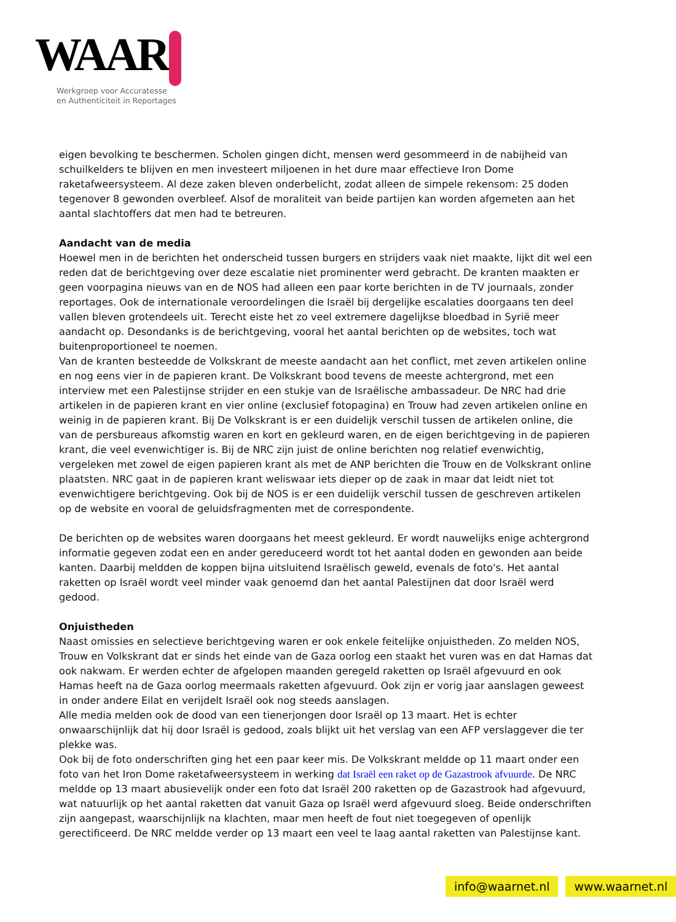WAAR
Werkgroep voor Accuratesse
en Authenticiteit in Reportages
eigen bevolking te beschermen. Scholen gingen dicht, mensen werd gesommeerd in de nabijheid van schuilkelders te blijven en men investeert miljoenen in het dure maar effectieve Iron Dome raketafweersysteem. Al deze zaken bleven onderbelicht, zodat alleen de simpele rekensom: 25 doden tegenover 8 gewonden overbleef. Alsof de moraliteit van beide partijen kan worden afgemeten aan het aantal slachtoffers dat men had te betreuren.
Aandacht van de media
Hoewel men in de berichten het onderscheid tussen burgers en strijders vaak niet maakte, lijkt dit wel een reden dat de berichtgeving over deze escalatie niet prominenter werd gebracht. De kranten maakten er geen voorpagina nieuws van en de NOS had alleen een paar korte berichten in de TV journaals, zonder reportages. Ook de internationale veroordelingen die Israël bij dergelijke escalaties doorgaans ten deel vallen bleven grotendeels uit. Terecht eiste het zo veel extremere dagelijkse bloedbad in Syrië meer aandacht op. Desondanks is de berichtgeving, vooral het aantal berichten op de websites, toch wat buitenproportioneel te noemen.
Van de kranten besteedde de Volkskrant de meeste aandacht aan het conflict, met zeven artikelen online en nog eens vier in de papieren krant. De Volkskrant bood tevens de meeste achtergrond, met een interview met een Palestijnse strijder en een stukje van de Israëlische ambassadeur. De NRC had drie artikelen in de papieren krant en vier online (exclusief fotopagina) en Trouw had zeven artikelen online en weinig in de papieren krant. Bij De Volkskrant is er een duidelijk verschil tussen de artikelen online, die van de persbureaus afkomstig waren en kort en gekleurd waren, en de eigen berichtgeving in de papieren krant, die veel evenwichtiger is. Bij de NRC zijn juist de online berichten nog relatief evenwichtig, vergeleken met zowel de eigen papieren krant als met de ANP berichten die Trouw en de Volkskrant online plaatsten. NRC gaat in de papieren krant weliswaar iets dieper op de zaak in maar dat leidt niet tot evenwichtigere berichtgeving. Ook bij de NOS is er een duidelijk verschil tussen de geschreven artikelen op de website en vooral de geluidsfragmenten met de correspondente.
De berichten op de websites waren doorgaans het meest gekleurd. Er wordt nauwelijks enige achtergrond informatie gegeven zodat een en ander gereduceerd wordt tot het aantal doden en gewonden aan beide kanten. Daarbij meldden de koppen bijna uitsluitend Israëlisch geweld, evenals de foto's. Het aantal raketten op Israël wordt veel minder vaak genoemd dan het aantal Palestijnen dat door Israël werd gedood.
Onjuistheden
Naast omissies en selectieve berichtgeving waren er ook enkele feitelijke onjuistheden. Zo melden NOS, Trouw en Volkskrant dat er sinds het einde van de Gaza oorlog een staakt het vuren was en dat Hamas dat ook nakwam. Er werden echter de afgelopen maanden geregeld raketten op Israël afgevuurd en ook Hamas heeft na de Gaza oorlog meermaals raketten afgevuurd. Ook zijn er vorig jaar aanslagen geweest in onder andere Eilat en verijdelt Israël ook nog steeds aanslagen.
Alle media melden ook de dood van een tienerjongen door Israël op 13 maart. Het is echter onwaarschijnlijk dat hij door Israël is gedood, zoals blijkt uit het verslag van een AFP verslaggever die ter plekke was.
Ook bij de foto onderschriften ging het een paar keer mis. De Volkskrant meldde op 11 maart onder een foto van het Iron Dome raketafweersysteem in werking dat Israël een raket op de Gazastrook afvuurde. De NRC meldde op 13 maart abusievelijk onder een foto dat Israël 200 raketten op de Gazastrook had afgevuurd, wat natuurlijk op het aantal raketten dat vanuit Gaza op Israël werd afgevuurd sloeg. Beide onderschriften zijn aangepast, waarschijnlijk na klachten, maar men heeft de fout niet toegegeven of openlijk gerectificeerd. De NRC meldde verder op 13 maart een veel te laag aantal raketten van Palestijnse kant.
info@waarnet.nl www.waarnet.nl